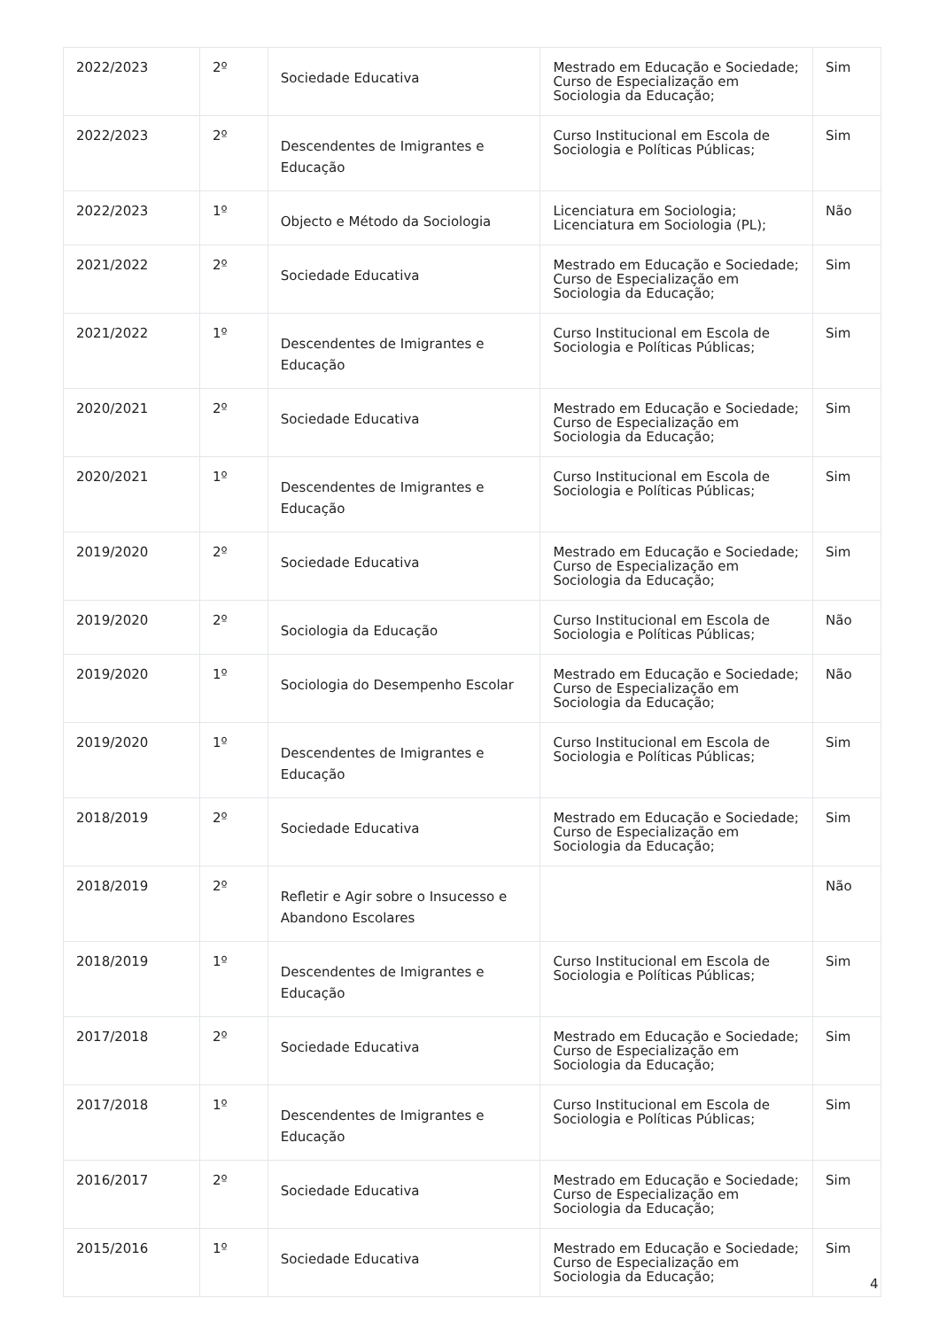| 2022/2023 | 2º | Sociedade Educativa | Mestrado em Educação e Sociedade; Curso de Especialização em Sociologia da Educação; | Sim |
| 2022/2023 | 2º | Descendentes de Imigrantes e Educação | Curso Institucional em Escola de Sociologia e Políticas Públicas; | Sim |
| 2022/2023 | 1º | Objecto e Método da Sociologia | Licenciatura em Sociologia; Licenciatura em Sociologia (PL); | Não |
| 2021/2022 | 2º | Sociedade Educativa | Mestrado em Educação e Sociedade; Curso de Especialização em Sociologia da Educação; | Sim |
| 2021/2022 | 1º | Descendentes de Imigrantes e Educação | Curso Institucional em Escola de Sociologia e Políticas Públicas; | Sim |
| 2020/2021 | 2º | Sociedade Educativa | Mestrado em Educação e Sociedade; Curso de Especialização em Sociologia da Educação; | Sim |
| 2020/2021 | 1º | Descendentes de Imigrantes e Educação | Curso Institucional em Escola de Sociologia e Políticas Públicas; | Sim |
| 2019/2020 | 2º | Sociedade Educativa | Mestrado em Educação e Sociedade; Curso de Especialização em Sociologia da Educação; | Sim |
| 2019/2020 | 2º | Sociologia da Educação | Curso Institucional em Escola de Sociologia e Políticas Públicas; | Não |
| 2019/2020 | 1º | Sociologia do Desempenho Escolar | Mestrado em Educação e Sociedade; Curso de Especialização em Sociologia da Educação; | Não |
| 2019/2020 | 1º | Descendentes de Imigrantes e Educação | Curso Institucional em Escola de Sociologia e Políticas Públicas; | Sim |
| 2018/2019 | 2º | Sociedade Educativa | Mestrado em Educação e Sociedade; Curso de Especialização em Sociologia da Educação; | Sim |
| 2018/2019 | 2º | Refletir e Agir sobre o Insucesso e Abandono Escolares | | Não |
| 2018/2019 | 1º | Descendentes de Imigrantes e Educação | Curso Institucional em Escola de Sociologia e Políticas Públicas; | Sim |
| 2017/2018 | 2º | Sociedade Educativa | Mestrado em Educação e Sociedade; Curso de Especialização em Sociologia da Educação; | Sim |
| 2017/2018 | 1º | Descendentes de Imigrantes e Educação | Curso Institucional em Escola de Sociologia e Políticas Públicas; | Sim |
| 2016/2017 | 2º | Sociedade Educativa | Mestrado em Educação e Sociedade; Curso de Especialização em Sociologia da Educação; | Sim |
| 2015/2016 | 1º | Sociedade Educativa | Mestrado em Educação e Sociedade; Curso de Especialização em Sociologia da Educação; | Sim |
4